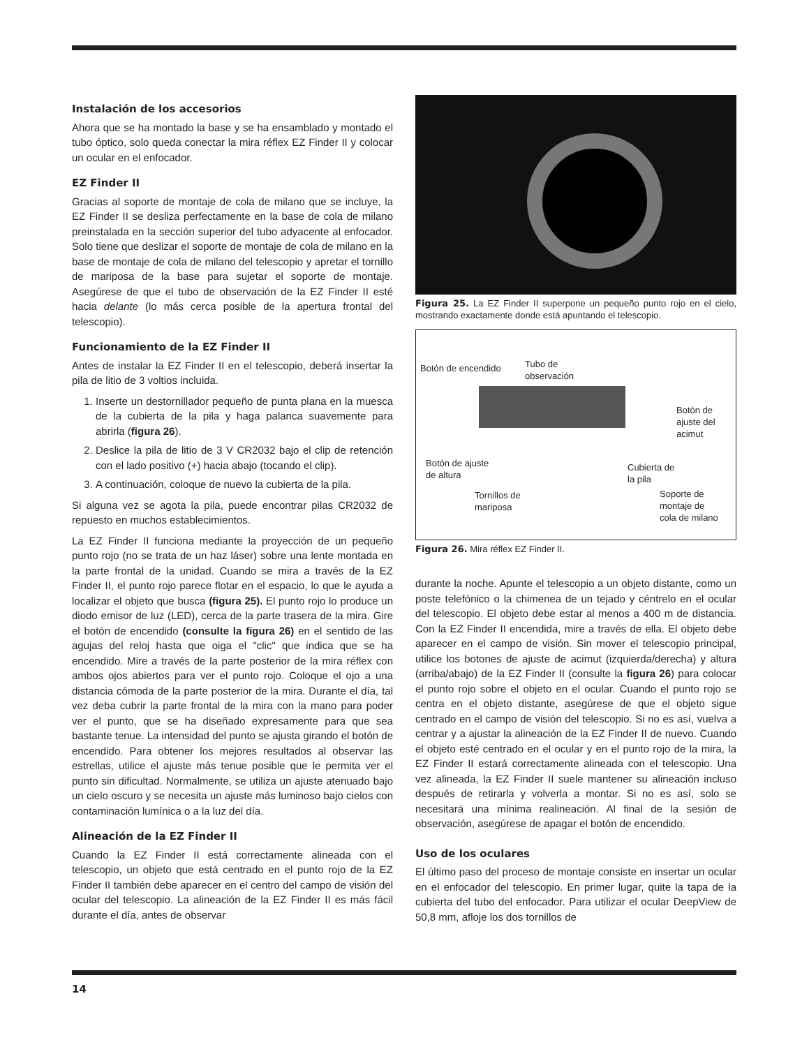Instalación de los accesorios
Ahora que se ha montado la base y se ha ensamblado y montado el tubo óptico, solo queda conectar la mira réflex EZ Finder II y colocar un ocular en el enfocador.
EZ Finder II
Gracias al soporte de montaje de cola de milano que se incluye, la EZ Finder II se desliza perfectamente en la base de cola de milano preinstalada en la sección superior del tubo adyacente al enfocador. Solo tiene que deslizar el soporte de montaje de cola de milano en la base de montaje de cola de milano del telescopio y apretar el tornillo de mariposa de la base para sujetar el soporte de montaje. Asegúrese de que el tubo de observación de la EZ Finder II esté hacia delante (lo más cerca posible de la apertura frontal del telescopio).
Funcionamiento de la EZ Finder II
Antes de instalar la EZ Finder II en el telescopio, deberá insertar la pila de litio de 3 voltios incluida.
1. Inserte un destornillador pequeño de punta plana en la muesca de la cubierta de la pila y haga palanca suavemente para abrirla (figura 26).
2. Deslice la pila de litio de 3 V CR2032 bajo el clip de retención con el lado positivo (+) hacia abajo (tocando el clip).
3. A continuación, coloque de nuevo la cubierta de la pila.
Si alguna vez se agota la pila, puede encontrar pilas CR2032 de repuesto en muchos establecimientos.
La EZ Finder II funciona mediante la proyección de un pequeño punto rojo (no se trata de un haz láser) sobre una lente montada en la parte frontal de la unidad. Cuando se mira a través de la EZ Finder II, el punto rojo parece flotar en el espacio, lo que le ayuda a localizar el objeto que busca (figura 25). El punto rojo lo produce un diodo emisor de luz (LED), cerca de la parte trasera de la mira. Gire el botón de encendido (consulte la figura 26) en el sentido de las agujas del reloj hasta que oiga el "clic" que indica que se ha encendido. Mire a través de la parte posterior de la mira réflex con ambos ojos abiertos para ver el punto rojo. Coloque el ojo a una distancia cómoda de la parte posterior de la mira. Durante el día, tal vez deba cubrir la parte frontal de la mira con la mano para poder ver el punto, que se ha diseñado expresamente para que sea bastante tenue. La intensidad del punto se ajusta girando el botón de encendido. Para obtener los mejores resultados al observar las estrellas, utilice el ajuste más tenue posible que le permita ver el punto sin dificultad. Normalmente, se utiliza un ajuste atenuado bajo un cielo oscuro y se necesita un ajuste más luminoso bajo cielos con contaminación lumínica o a la luz del día.
Alineación de la EZ Finder II
Cuando la EZ Finder II está correctamente alineada con el telescopio, un objeto que está centrado en el punto rojo de la EZ Finder II también debe aparecer en el centro del campo de visión del ocular del telescopio. La alineación de la EZ Finder II es más fácil durante el día, antes de observar
Figura 25. La EZ Finder II superpone un pequeño punto rojo en el cielo, mostrando exactamente donde está apuntando el telescopio.
Botón de encendido
Tubo de
observación
Botón de
ajuste del
acimut
Botón de ajuste
de altura
Cubierta de
la pila
Tornillos de
mariposa
Soporte de
montaje de
cola de milano
Figura 26. Mira réflex EZ Finder II.
durante la noche. Apunte el telescopio a un objeto distante, como un poste telefónico o la chimenea de un tejado y céntrelo en el ocular del telescopio. El objeto debe estar al menos a 400 m de distancia. Con la EZ Finder II encendida, mire a través de ella. El objeto debe aparecer en el campo de visión. Sin mover el telescopio principal, utilice los botones de ajuste de acimut (izquierda/derecha) y altura (arriba/abajo) de la EZ Finder II (consulte la figura 26) para colocar el punto rojo sobre el objeto en el ocular. Cuando el punto rojo se centra en el objeto distante, asegúrese de que el objeto sigue centrado en el campo de visión del telescopio. Si no es así, vuelva a centrar y a ajustar la alineación de la EZ Finder II de nuevo. Cuando el objeto esté centrado en el ocular y en el punto rojo de la mira, la EZ Finder II estará correctamente alineada con el telescopio. Una vez alineada, la EZ Finder II suele mantener su alineación incluso después de retirarla y volverla a montar. Si no es así, solo se necesitará una mínima realineación. Al final de la sesión de observación, asegúrese de apagar el botón de encendido.
Uso de los oculares
El último paso del proceso de montaje consiste en insertar un ocular en el enfocador del telescopio. En primer lugar, quite la tapa de la cubierta del tubo del enfocador. Para utilizar el ocular DeepView de 50,8 mm, afloje los dos tornillos de
14